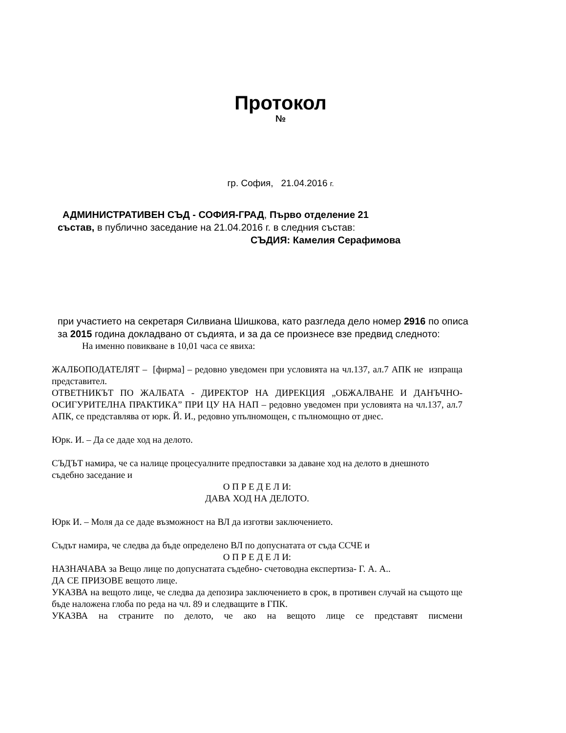Протокол
№
гр. София, 21.04.2016 г.
АДМИНИСТРАТИВЕН СЪД - СОФИЯ-ГРАД, Първо отделение 21
състав, в публично заседание на 21.04.2016 г. в следния състав:
СЪДИЯ: Камелия Серафимова
при участието на секретаря Силвиана Шишкова, като разгледа дело номер 2916 по описа за 2015 година докладвано от съдията, и за да се произнесе взе предвид следното:
На именно повикване в 10,01 часа се явиха:
ЖАЛБОПОДАТЕЛЯТ – [фирма] – редовно уведомен при условията на чл.137, ал.7 АПК не изпраща представител.
ОТВЕТНИКЪТ ПО ЖАЛБАТА - ДИРЕКТОР НА ДИРЕКЦИЯ „ОБЖАЛВАНЕ И ДАНЪЧНО-ОСИГУРИТЕЛНА ПРАКТИКА” ПРИ ЦУ НА НАП – редовно уведомен при условията на чл.137, ал.7 АПК, се представлява от юрк. Й. И., редовно упълномощен, с пълномощно от днес.
Юрк. И. – Да се даде ход на делото.
СЪДЪТ намира, че са налице процесуалните предпоставки за даване ход на делото в днешното съдебно заседание и
О П Р Е Д Е Л И:
ДАВА ХОД НА ДЕЛОТО.
Юрк И. – Моля да се даде възможност на ВЛ да изготви заключението.
Съдът намира, че следва да бъде определено ВЛ по допуснатата от съда ССЧЕ и
О П Р Е Д Е Л И:
НАЗНАЧАВА за Вещо лице по допуснатата съдебно- счетоводна експертиза- Г. А. А..
ДА СЕ ПРИЗОВЕ вещото лице.
УКАЗВА на вещото лице, че следва да депозира заключението в срок, в противен случай на същото ще бъде наложена глоба по реда на чл. 89 и следващите в ГПК.
УКАЗВА на страните по делото, че ако на вещото лице се представят писмени